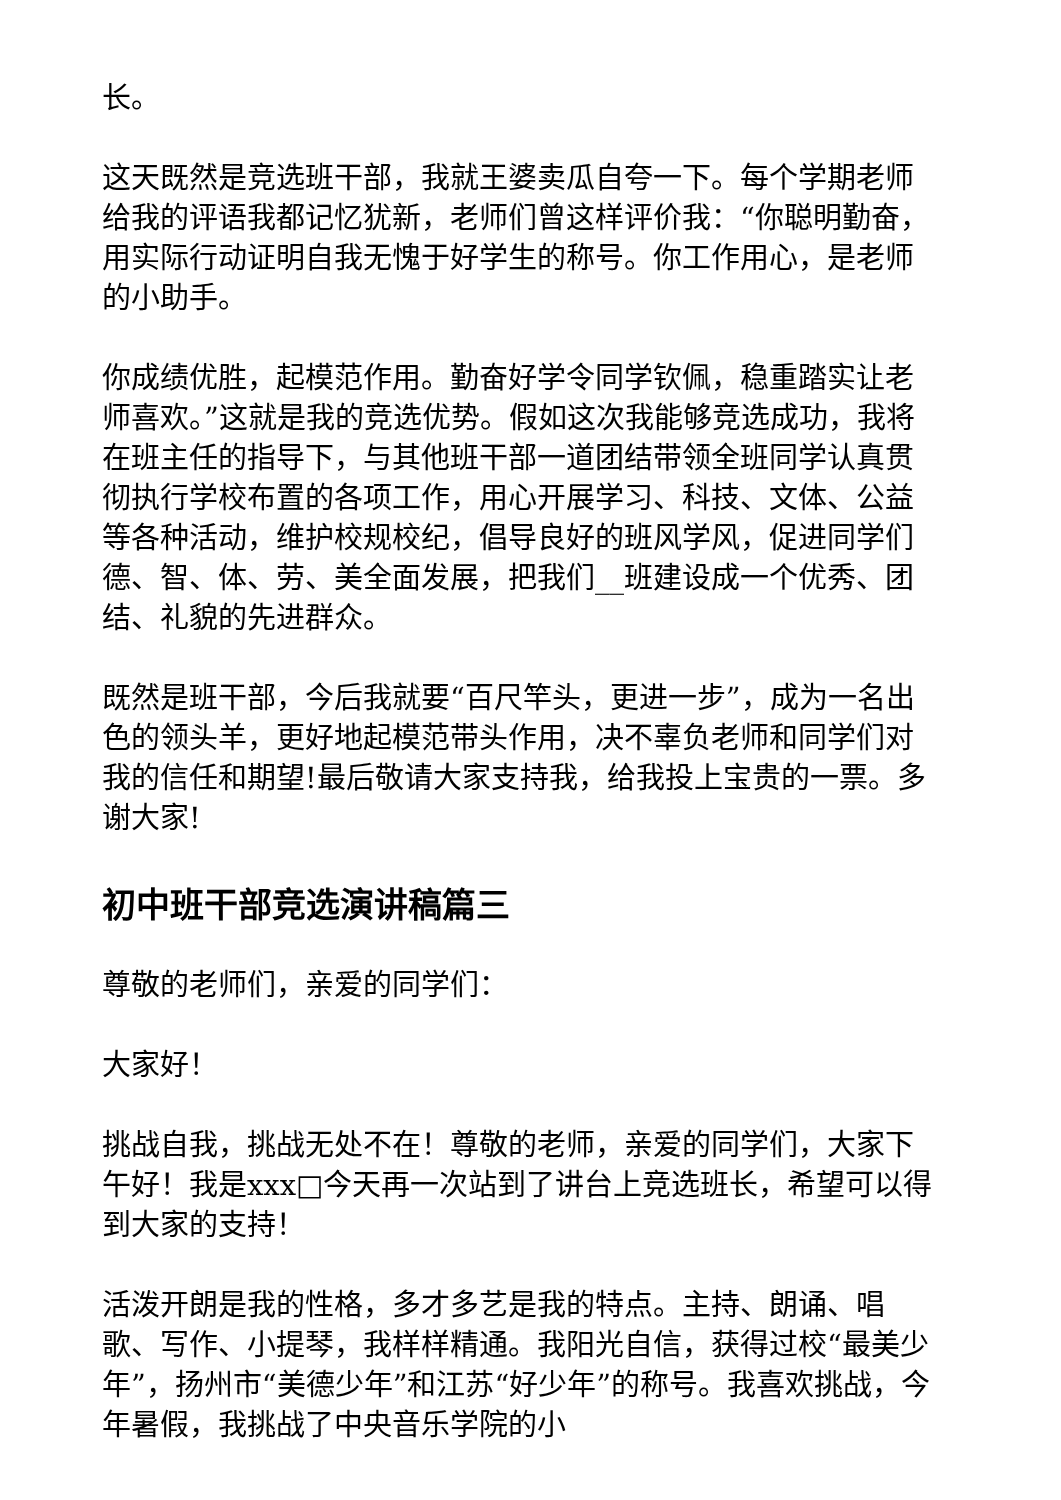长。
这天既然是竞选班干部，我就王婆卖瓜自夸一下。每个学期老师给我的评语我都记忆犹新，老师们曾这样评价我：“你聪明勤奋，用实际行动证明自我无愧于好学生的称号。你工作用心，是老师的小助手。
你成绩优胜，起模范作用。勤奋好学令同学钦佩，稳重踏实让老师喜欢。”这就是我的竞选优势。假如这次我能够竞选成功，我将在班主任的指导下，与其他班干部一道团结带领全班同学认真贯彻执行学校布置的各项工作，用心开展学习、科技、文体、公益等各种活动，维护校规校纪，倡导良好的班风学风，促进同学们德、智、体、劳、美全面发展，把我们__班建设成一个优秀、团结、礼貌的先进群众。
既然是班干部，今后我就要“百尺竿头，更进一步”，成为一名出色的领头羊，更好地起模范带头作用，决不辜负老师和同学们对我的信任和期望!最后敬请大家支持我，给我投上宝贵的一票。多谢大家!
初中班干部竞选演讲稿篇三
尊敬的老师们，亲爱的同学们：
大家好！
挑战自我，挑战无处不在！尊敬的老师，亲爱的同学们，大家下午好！我是xxx□今天再一次站到了讲台上竞选班长，希望可以得到大家的支持！
活泼开朗是我的性格，多才多艺是我的特点。主持、朗诵、唱歌、写作、小提琴，我样样精通。我阳光自信，获得过校“最美少年”，扬州市“美德少年”和江苏“好少年”的称号。我喜欢挑战，今年暑假，我挑战了中央音乐学院的小